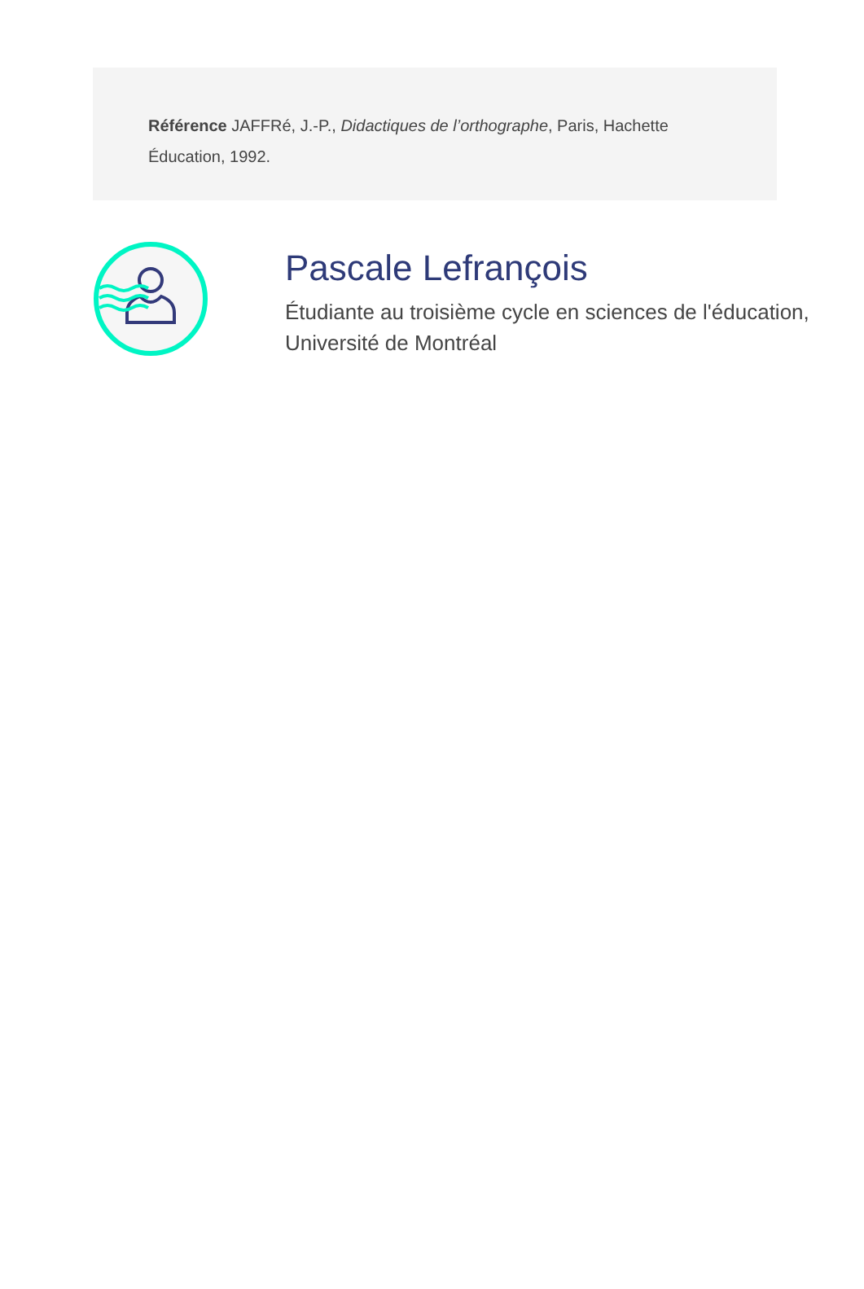Référence JAFFRé, J.-P., Didactiques de l’orthographe, Paris, Hachette Éducation, 1992.
Pascale Lefrançois
Étudiante au troisième cycle en sciences de l'éducation, Université de Montréal